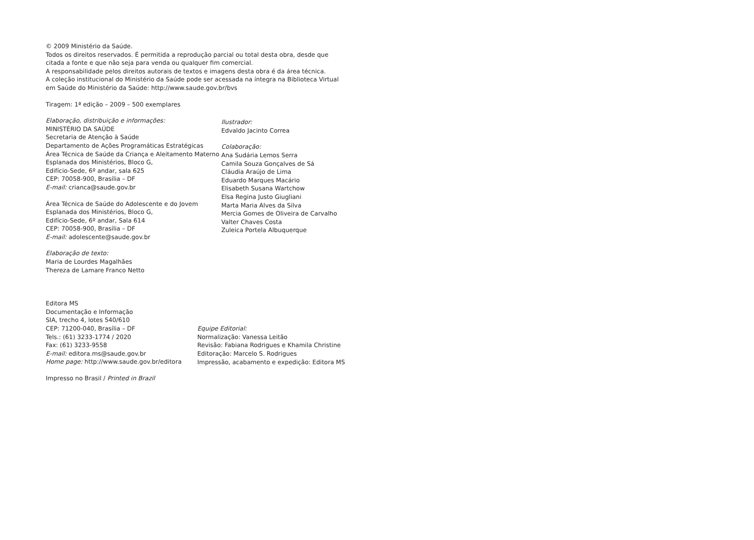© 2009 Ministério da Saúde.
Todos os direitos reservados. É permitida a reprodução parcial ou total desta obra, desde que citada a fonte e que não seja para venda ou qualquer fim comercial.
A responsabilidade pelos direitos autorais de textos e imagens desta obra é da área técnica.
A coleção institucional do Ministério da Saúde pode ser acessada na íntegra na Biblioteca Virtual em Saúde do Ministério da Saúde: http://www.saude.gov.br/bvs
Tiragem: 1ª edição – 2009 – 500 exemplares
Elaboração, distribuição e informações:
MINISTÉRIO DA SAÚDE
Secretaria de Atenção à Saúde
Departamento de Ações Programáticas Estratégicas
Área Técnica de Saúde da Criança e Aleitamento Materno
Esplanada dos Ministérios, Bloco G,
Edifício-Sede, 6º andar, sala 625
CEP: 70058-900, Brasília – DF
E-mail: crianca@saude.gov.br
Área Técnica de Saúde do Adolescente e do Jovem
Esplanada dos Ministérios, Bloco G,
Edifício-Sede, 6º andar, Sala 614
CEP: 70058-900, Brasília – DF
E-mail: adolescente@saude.gov.br
Elaboração de texto:
Maria de Lourdes Magalhães
Thereza de Lamare Franco Netto
Ilustrador:
Edvaldo Jacinto Correa
Colaboração:
Ana Sudária Lemos Serra
Camila Souza Gonçalves de Sá
Cláudia Araújo de Lima
Eduardo Marques Macário
Elisabeth Susana Wartchow
Elsa Regina Justo Giugliani
Marta Maria Alves da Silva
Mercia Gomes de Oliveira de Carvalho
Valter Chaves Costa
Zuleica Portela Albuquerque
Editora MS
Documentação e Informação
SIA, trecho 4, lotes 540/610
CEP: 71200-040, Brasília – DF
Tels.: (61) 3233-1774 / 2020
Fax: (61) 3233-9558
E-mail: editora.ms@saude.gov.br
Home page: http://www.saude.gov.br/editora
Equipe Editorial:
Normalização: Vanessa Leitão
Revisão: Fabiana Rodrigues e Khamila Christine
Editoração: Marcelo S. Rodrigues
Impressão, acabamento e expedição: Editora MS
Impresso no Brasil / Printed in Brazil